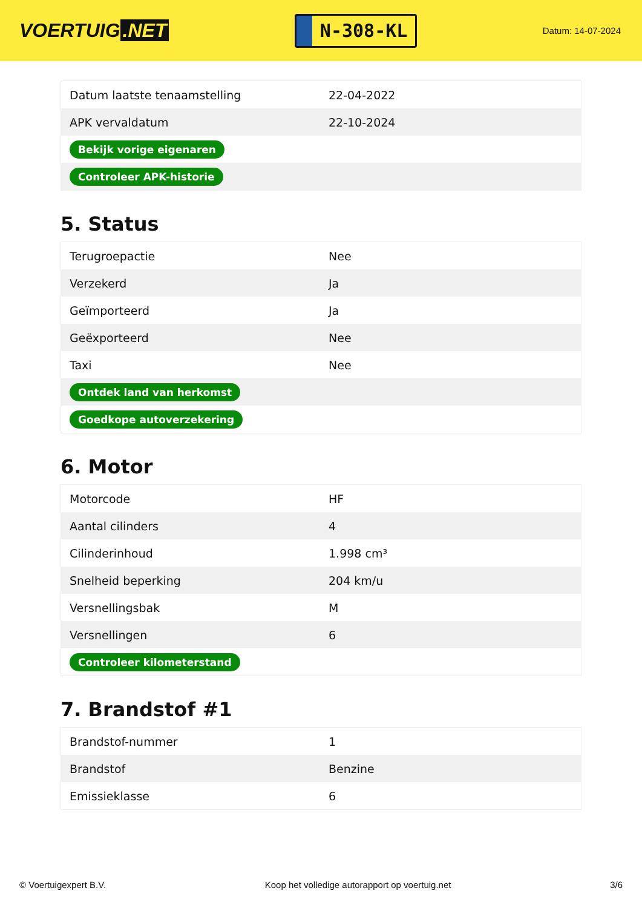VOERTUIG.NET
N-308-KL
Datum: 14-07-2024
| Datum laatste tenaamstelling | 22-04-2022 |
| APK vervaldatum | 22-10-2024 |
| Bekijk vorige eigenaren | |
| Controleer APK-historie | |
5. Status
| Terugroepactie | Nee |
| Verzekerd | Ja |
| Geïmporteerd | Ja |
| Geëxporteerd | Nee |
| Taxi | Nee |
| Ontdek land van herkomst | |
| Goedkope autoverzekering | |
6. Motor
| Motorcode | HF |
| Aantal cilinders | 4 |
| Cilinderinhoud | 1.998 cm³ |
| Snelheid beperking | 204 km/u |
| Versnellingsbak | M |
| Versnellingen | 6 |
| Controleer kilometerstand | |
7. Brandstof #1
| Brandstof-nummer | 1 |
| Brandstof | Benzine |
| Emissieklasse | 6 |
© Voertuigexpert B.V. Koop het volledige autorapport op voertuig.net 3/6